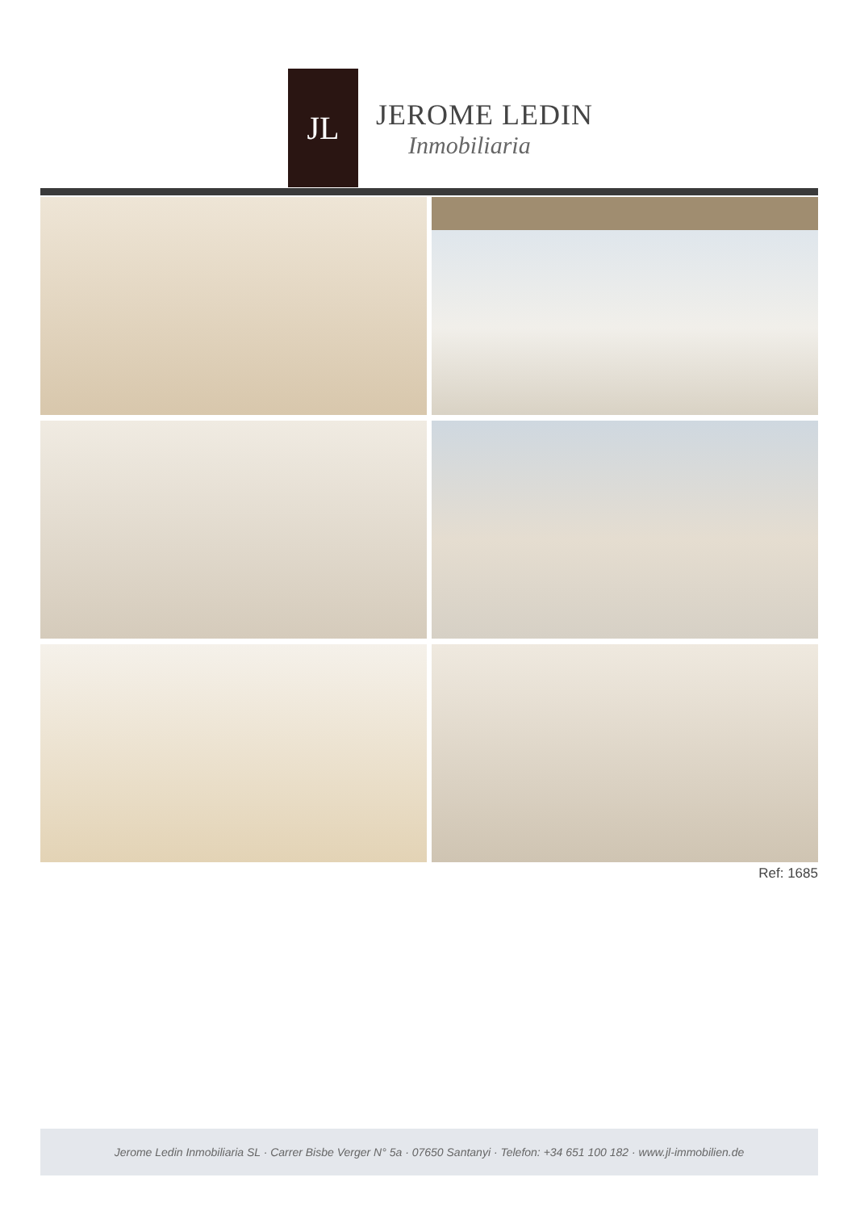JL
JEROME LEDIN
Inmobiliaria
Ref: 1685
Jerome Ledin Inmobiliaria SL · Carrer Bisbe Verger N° 5a · 07650 Santanyi · Telefon: +34 651 100 182 · www.jl-immobilien.de